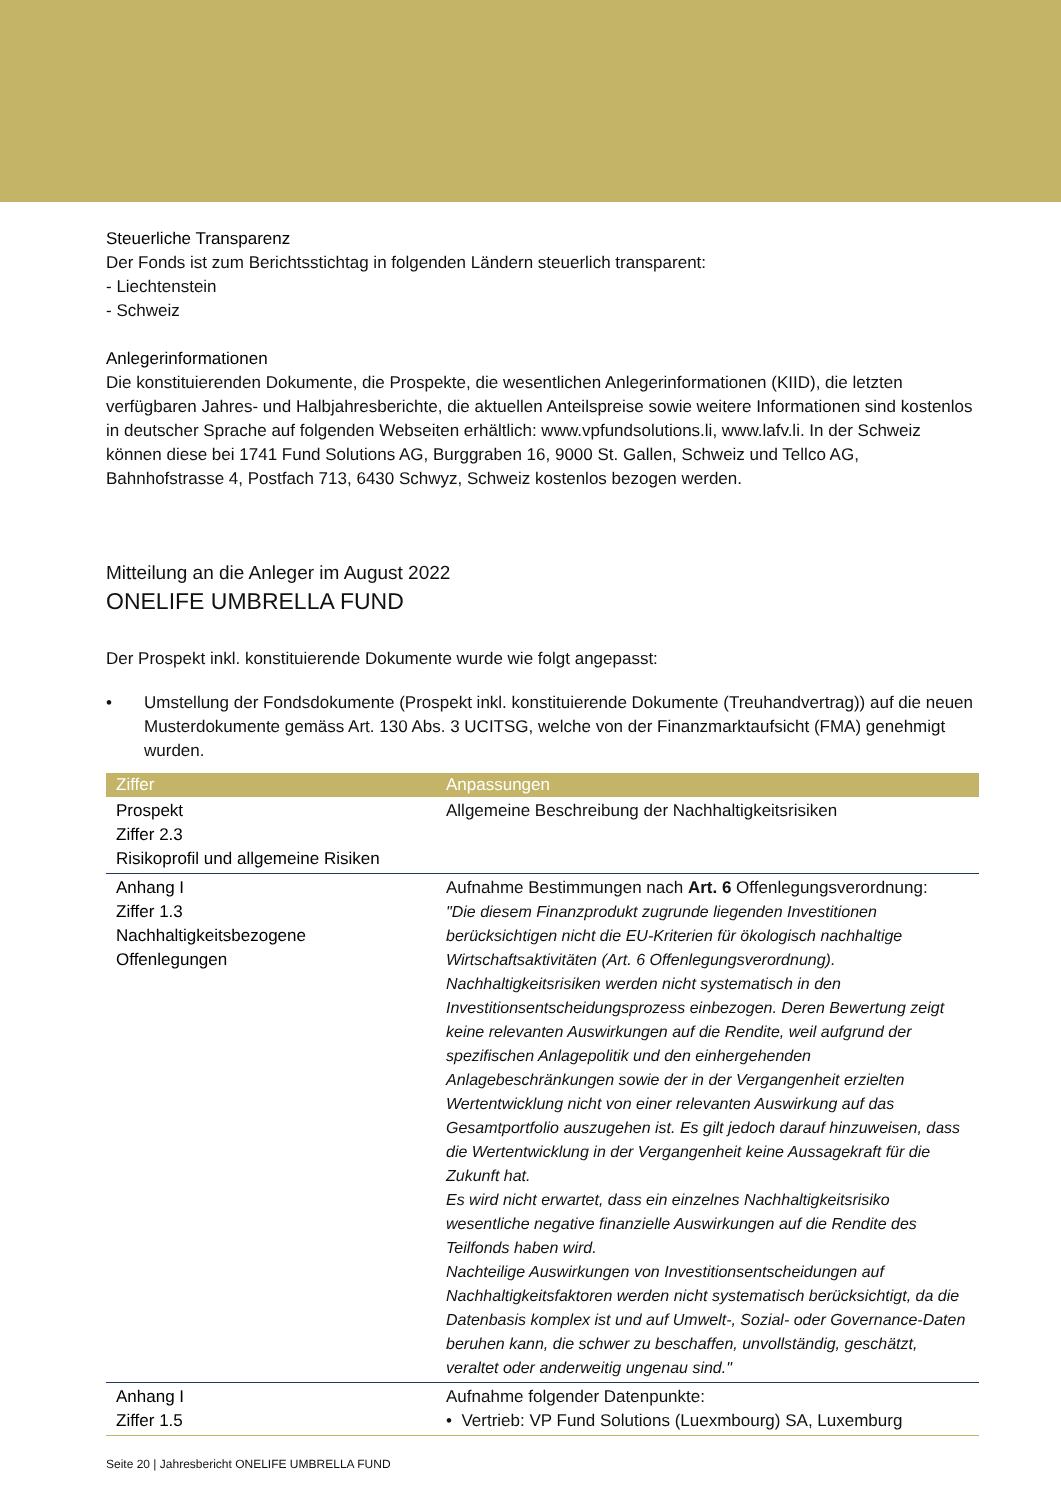Steuerliche Transparenz
Der Fonds ist zum Berichtsstichtag in folgenden Ländern steuerlich transparent:
- Liechtenstein
- Schweiz
Anlegerinformationen
Die konstituierenden Dokumente, die Prospekte, die wesentlichen Anlegerinformationen (KIID), die letzten verfügbaren Jahres- und Halbjahresberichte, die aktuellen Anteilspreise sowie weitere Informationen sind kostenlos in deutscher Sprache auf folgenden Webseiten erhältlich: www.vpfundsolutions.li, www.lafv.li. In der Schweiz können diese bei 1741 Fund Solutions AG, Burggraben 16, 9000 St. Gallen, Schweiz und Tellco AG, Bahnhofstrasse 4, Postfach 713, 6430 Schwyz, Schweiz kostenlos bezogen werden.
Mitteilung an die Anleger im August 2022
ONELIFE UMBRELLA FUND
Der Prospekt inkl. konstituierende Dokumente wurde wie folgt angepasst:
• Umstellung der Fondsdokumente (Prospekt inkl. konstituierende Dokumente (Treuhandvertrag)) auf die neuen Musterdokumente gemäss Art. 130 Abs. 3 UCITSG, welche von der Finanzmarktaufsicht (FMA) genehmigt wurden.
| Ziffer | Anpassungen |
| --- | --- |
| Prospekt Ziffer 2.3 Risikoprofil und allgemeine Risiken | Allgemeine Beschreibung der Nachhaltigkeitsrisiken |
| Anhang I Ziffer 1.3 Nachhaltigkeitsbezogene Offenlegungen | Aufnahme Bestimmungen nach Art. 6 Offenlegungsverordnung: "Die diesem Finanzprodukt zugrunde liegenden Investitionen berücksichtigen nicht die EU-Kriterien für ökologisch nachhaltige Wirtschaftsaktivitäten (Art. 6 Offenlegungsverordnung). Nachhaltigkeitsrisiken werden nicht systematisch in den Investitionsentscheidungsprozess einbezogen. Deren Bewertung zeigt keine relevanten Auswirkungen auf die Rendite, weil aufgrund der spezifischen Anlagepolitik und den einhergehenden Anlagebeschränkungen sowie der in der Vergangenheit erzielten Wertentwicklung nicht von einer relevanten Auswirkung auf das Gesamtportfolio auszugehen ist. Es gilt jedoch darauf hinzuweisen, dass die Wertentwicklung in der Vergangenheit keine Aussagekraft für die Zukunft hat. Es wird nicht erwartet, dass ein einzelnes Nachhaltigkeitsrisiko wesentliche negative finanzielle Auswirkungen auf die Rendite des Teilfonds haben wird. Nachteilige Auswirkungen von Investitionsentscheidungen auf Nachhaltigkeitsfaktoren werden nicht systematisch berücksichtigt, da die Datenbasis komplex ist und auf Umwelt-, Sozial- oder Governance-Daten beruhen kann, die schwer zu beschaffen, unvollständig, geschätzt, veraltet oder anderweitig ungenau sind." |
| Anhang I Ziffer 1.5 | Aufnahme folgender Datenpunkte: • Vertrieb: VP Fund Solutions (Luexmbourg) SA, Luxemburg |
Seite 20 | Jahresbericht ONELIFE UMBRELLA FUND